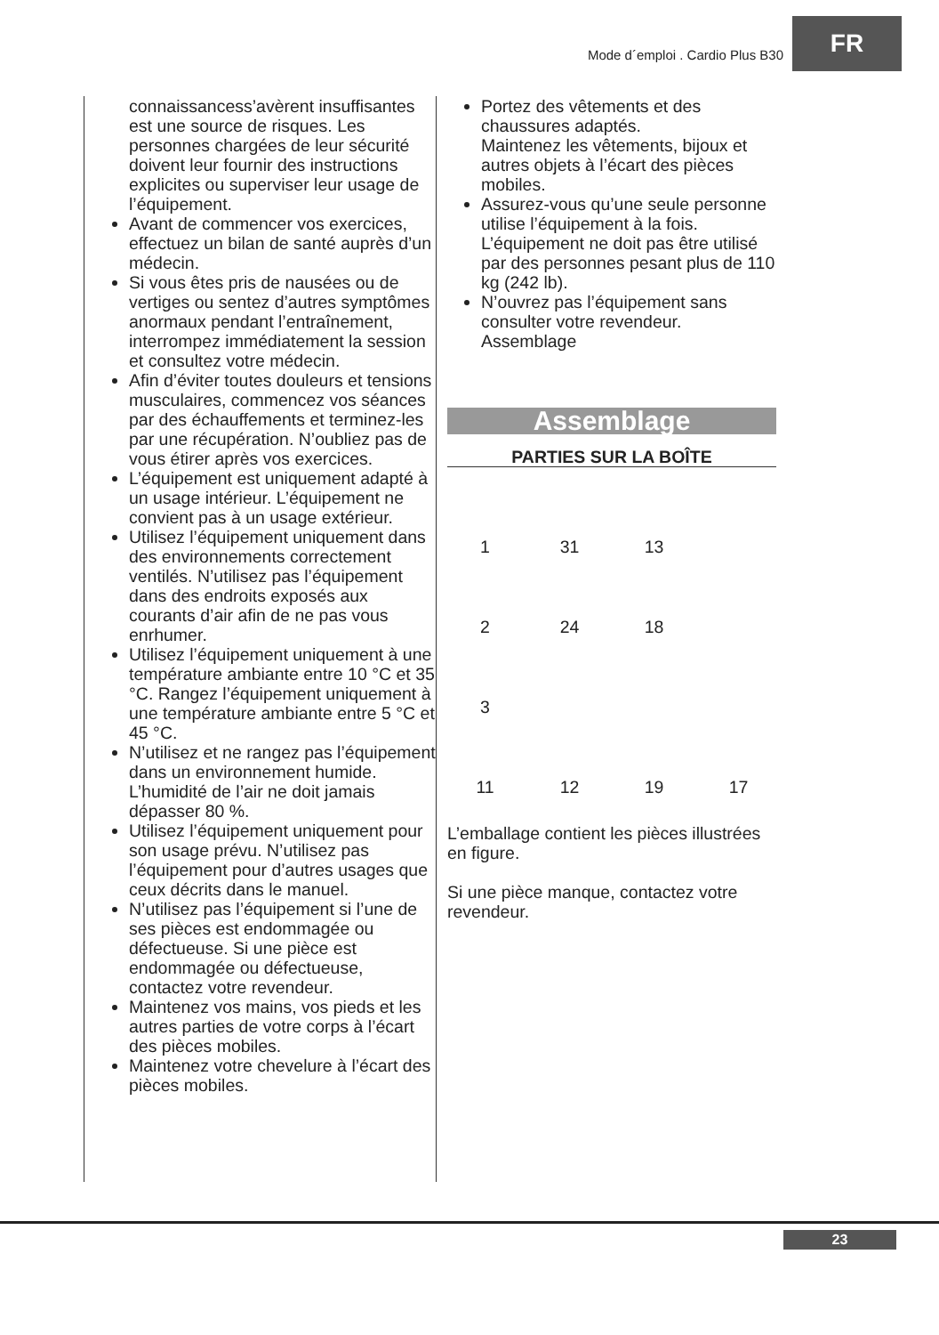Mode d´emploi . Cardio Plus B30
FR
connaissancess’avèrent insuffisantes est une source de risques. Les personnes chargées de leur sécurité doivent leur fournir des instructions explicites ou superviser leur usage de l’équipement.
Avant de commencer vos exercices, effectuez un bilan de santé auprès d’un médecin.
Si vous êtes pris de nausées ou de vertiges ou sentez d’autres symptômes anormaux pendant l’entraînement, interrompez immédiatement la session et consultez votre médecin.
Afin d’éviter toutes douleurs et tensions musculaires, commencez vos séances par des échauffements et terminez-les par une récupération. N’oubliez pas de vous étirer après vos exercices.
L’équipement est uniquement adapté à un usage intérieur. L’équipement ne convient pas à un usage extérieur.
Utilisez l’équipement uniquement dans des environnements correctement ventilés. N’utilisez pas l’équipement dans des endroits exposés aux courants d’air afin de ne pas vous enrhumer.
Utilisez l’équipement uniquement à une température ambiante entre 10 °C et 35 °C. Rangez l’équipement uniquement à une température ambiante entre 5 °C et 45 °C.
N’utilisez et ne rangez pas l’équipement dans un environnement humide. L’humidité de l’air ne doit jamais dépasser 80 %.
Utilisez l’équipement uniquement pour son usage prévu. N’utilisez pas l’équipement pour d’autres usages que ceux décrits dans le manuel.
N’utilisez pas l’équipement si l’une de ses pièces est endommagée ou défectueuse. Si une pièce est endommagée ou défectueuse, contactez votre revendeur.
Maintenez vos mains, vos pieds et les autres parties de votre corps à l’écart des pièces mobiles.
Maintenez votre chevelure à l’écart des pièces mobiles.
Portez des vêtements et des chaussures adaptés.
Maintenez les vêtements, bijoux et autres objets à l’écart des pièces mobiles.
Assurez-vous qu’une seule personne utilise l’équipement à la fois. L’équipement ne doit pas être utilisé par des personnes pesant plus de 110 kg (242 lb).
N’ouvrez pas l’équipement sans consulter votre revendeur. Assemblage
Assemblage
PARTIES SUR LA BOÎTE
1
31
13
2
24
18
3
11
12
19
17
L’emballage contient les pièces illustrées en figure.
Si une pièce manque, contactez votre revendeur.
23